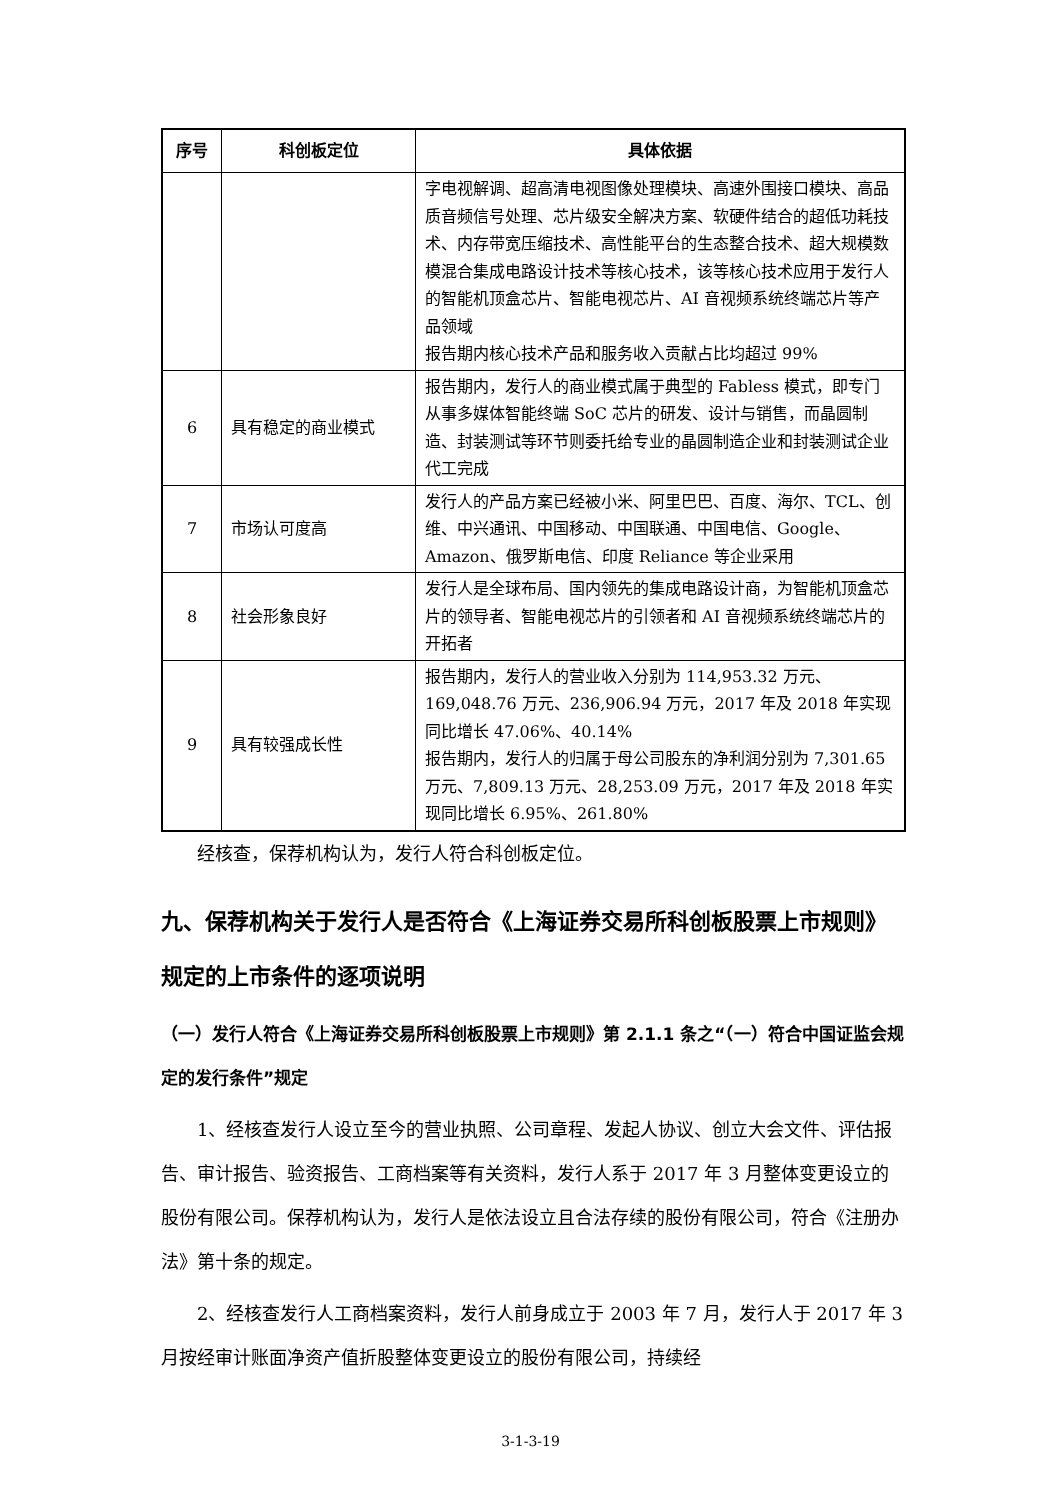| 序号 | 科创板定位 | 具体依据 |
| --- | --- | --- |
| | | 字电视解调、超高清电视图像处理模块、高速外围接口模块、高品质音频信号处理、芯片级安全解决方案、软硬件结合的超低功耗技术、内存带宽压缩技术、高性能平台的生态整合技术、超大规模数模混合集成电路设计技术等核心技术，该等核心技术应用于发行人的智能机顶盒芯片、智能电视芯片、AI 音视频系统终端芯片等产品领域 报告期内核心技术产品和服务收入贡献占比均超过 99% |
| 6 | 具有稳定的商业模式 | 报告期内，发行人的商业模式属于典型的 Fabless 模式，即专门从事多媒体智能终端 SoC 芯片的研发、设计与销售，而晶圆制造、封装测试等环节则委托给专业的晶圆制造企业和封装测试企业代工完成 |
| 7 | 市场认可度高 | 发行人的产品方案已经被小米、阿里巴巴、百度、海尔、TCL、创维、中兴通讯、中国移动、中国联通、中国电信、Google、Amazon、俄罗斯电信、印度 Reliance 等企业采用 |
| 8 | 社会形象良好 | 发行人是全球布局、国内领先的集成电路设计商，为智能机顶盒芯片的领导者、智能电视芯片的引领者和 AI 音视频系统终端芯片的开拓者 |
| 9 | 具有较强成长性 | 报告期内，发行人的营业收入分别为 114,953.32 万元、169,048.76 万元、236,906.94 万元，2017 年及 2018 年实现同比增长 47.06%、40.14% 报告期内，发行人的归属于母公司股东的净利润分别为 7,301.65 万元、7,809.13 万元、28,253.09 万元，2017 年及 2018 年实现同比增长 6.95%、261.80% |
经核查，保荐机构认为，发行人符合科创板定位。
九、保荐机构关于发行人是否符合《上海证券交易所科创板股票上市规则》规定的上市条件的逐项说明
（一）发行人符合《上海证券交易所科创板股票上市规则》第 2.1.1 条之“（一）符合中国证监会规定的发行条件”规定
1、经核查发行人设立至今的营业执照、公司章程、发起人协议、创立大会文件、评估报告、审计报告、验资报告、工商档案等有关资料，发行人系于 2017 年 3 月整体变更设立的股份有限公司。保荐机构认为，发行人是依法设立且合法存续的股份有限公司，符合《注册办法》第十条的规定。
2、经核查发行人工商档案资料，发行人前身成立于 2003 年 7 月，发行人于 2017 年 3 月按经审计账面净资产值折股整体变更设立的股份有限公司，持续经
3-1-3-19